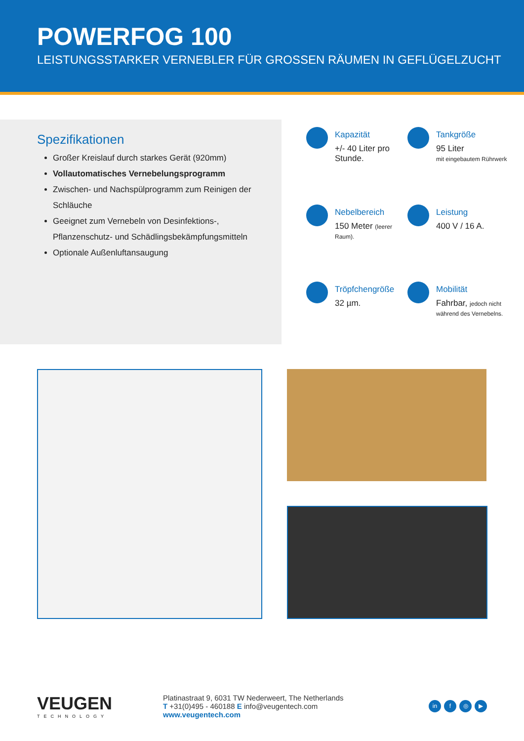POWERFOG 100
LEISTUNGSSTARKER VERNEBLER FÜR GROSSEN RÄUMEN IN GEFLÜGELZUCHT
Spezifikationen
Großer Kreislauf durch starkes Gerät (920mm)
Vollautomatisches Vernebelungsprogramm
Zwischen- und Nachspülprogramm zum Reinigen der Schläuche
Geeignet zum Vernebeln von Desinfektions-, Pflanzenschutz- und Schädlingsbekämpfungsmitteln
Optionale Außenluftansaugung
Kapazität
+/- 40 Liter pro Stunde.
Tankgröße
95 Liter
mit eingebautem Rührwerk
Nebelbereich
150 Meter (leerer Raum).
Leistung
400 V / 16 A.
Tröpfchengröße
32 µm.
Mobilität
Fahrbar, jedoch nicht während des Vernebelns.
VEUGEN
TECHNOLOGY
Platinastraat 9, 6031 TW Nederweert, The Netherlands
T +31(0)495 - 460188 E info@veugentech.com
www.veugentech.com
in f ◎ ▶